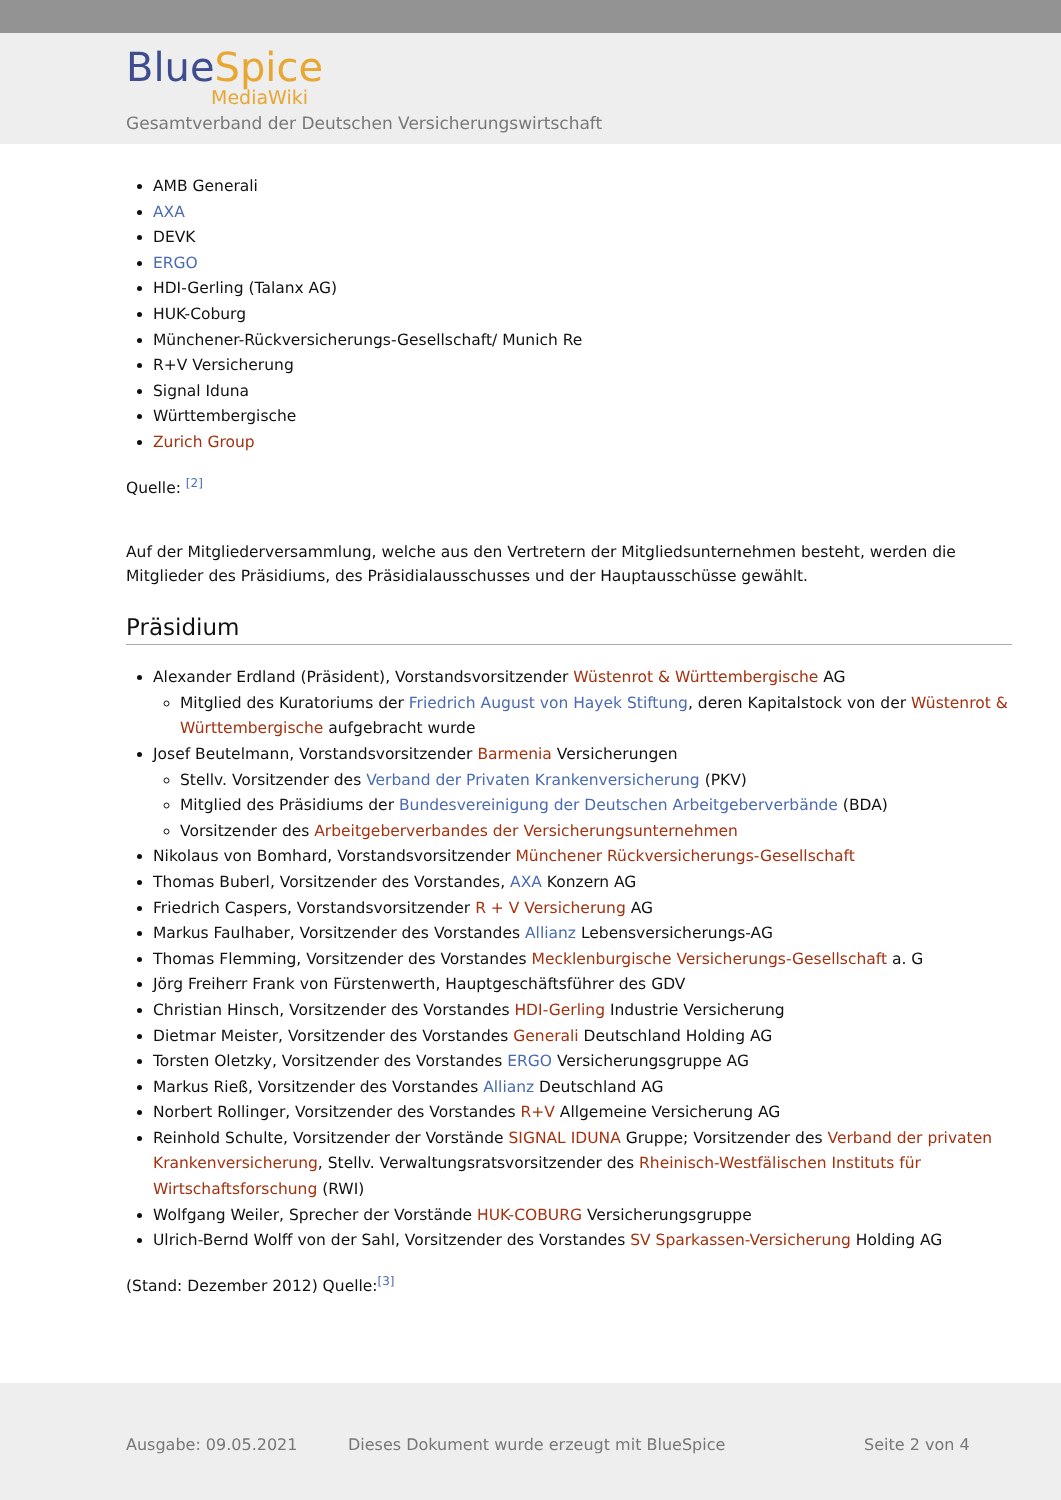BlueSpice
MediaWiki
Gesamtverband der Deutschen Versicherungswirtschaft
AMB Generali
AXA
DEVK
ERGO
HDI-Gerling (Talanx AG)
HUK-Coburg
Münchener-Rückversicherungs-Gesellschaft/ Munich Re
R+V Versicherung
Signal Iduna
Württembergische
Zurich Group
Quelle: <sup>[2]</sup>
Auf der Mitgliederversammlung, welche aus den Vertretern der Mitgliedsunternehmen besteht, werden die Mitglieder des Präsidiums, des Präsidialausschusses und der Hauptausschüsse gewählt.
Präsidium
Alexander Erdland (Präsident), Vorstandsvorsitzender Wüstenrot & Württembergische AG
Mitglied des Kuratoriums der Friedrich August von Hayek Stiftung, deren Kapitalstock von der Wüstenrot & Württembergische aufgebracht wurde
Josef Beutelmann, Vorstandsvorsitzender Barmenia Versicherungen
Stellv. Vorsitzender des Verband der Privaten Krankenversicherung (PKV)
Mitglied des Präsidiums der Bundesvereinigung der Deutschen Arbeitgeberverbände (BDA)
Vorsitzender des Arbeitgeberverbandes der Versicherungsunternehmen
Nikolaus von Bomhard, Vorstandsvorsitzender Münchener Rückversicherungs-Gesellschaft
Thomas Buberl, Vorsitzender des Vorstandes, AXA Konzern AG
Friedrich Caspers, Vorstandsvorsitzender R + V Versicherung AG
Markus Faulhaber, Vorsitzender des Vorstandes Allianz Lebensversicherungs-AG
Thomas Flemming, Vorsitzender des Vorstandes Mecklenburgische Versicherungs-Gesellschaft a. G
Jörg Freiherr Frank von Fürstenwerth, Hauptgeschäftsführer des GDV
Christian Hinsch, Vorsitzender des Vorstandes HDI-Gerling Industrie Versicherung
Dietmar Meister, Vorsitzender des Vorstandes Generali Deutschland Holding AG
Torsten Oletzky, Vorsitzender des Vorstandes ERGO Versicherungsgruppe AG
Markus Rieß, Vorsitzender des Vorstandes Allianz Deutschland AG
Norbert Rollinger, Vorsitzender des Vorstandes R+V Allgemeine Versicherung AG
Reinhold Schulte, Vorsitzender der Vorstände SIGNAL IDUNA Gruppe; Vorsitzender des Verband der privaten Krankenversicherung, Stellv. Verwaltungsratsvorsitzender des Rheinisch-Westfälischen Instituts für Wirtschaftsforschung (RWI)
Wolfgang Weiler, Sprecher der Vorstände HUK-COBURG Versicherungsgruppe
Ulrich-Bernd Wolff von der Sahl, Vorsitzender des Vorstandes SV Sparkassen-Versicherung Holding AG
(Stand: Dezember 2012) Quelle:<sup>[3]</sup>
Ausgabe: 09.05.2021
Dieses Dokument wurde erzeugt mit BlueSpice
Seite 2 von 4